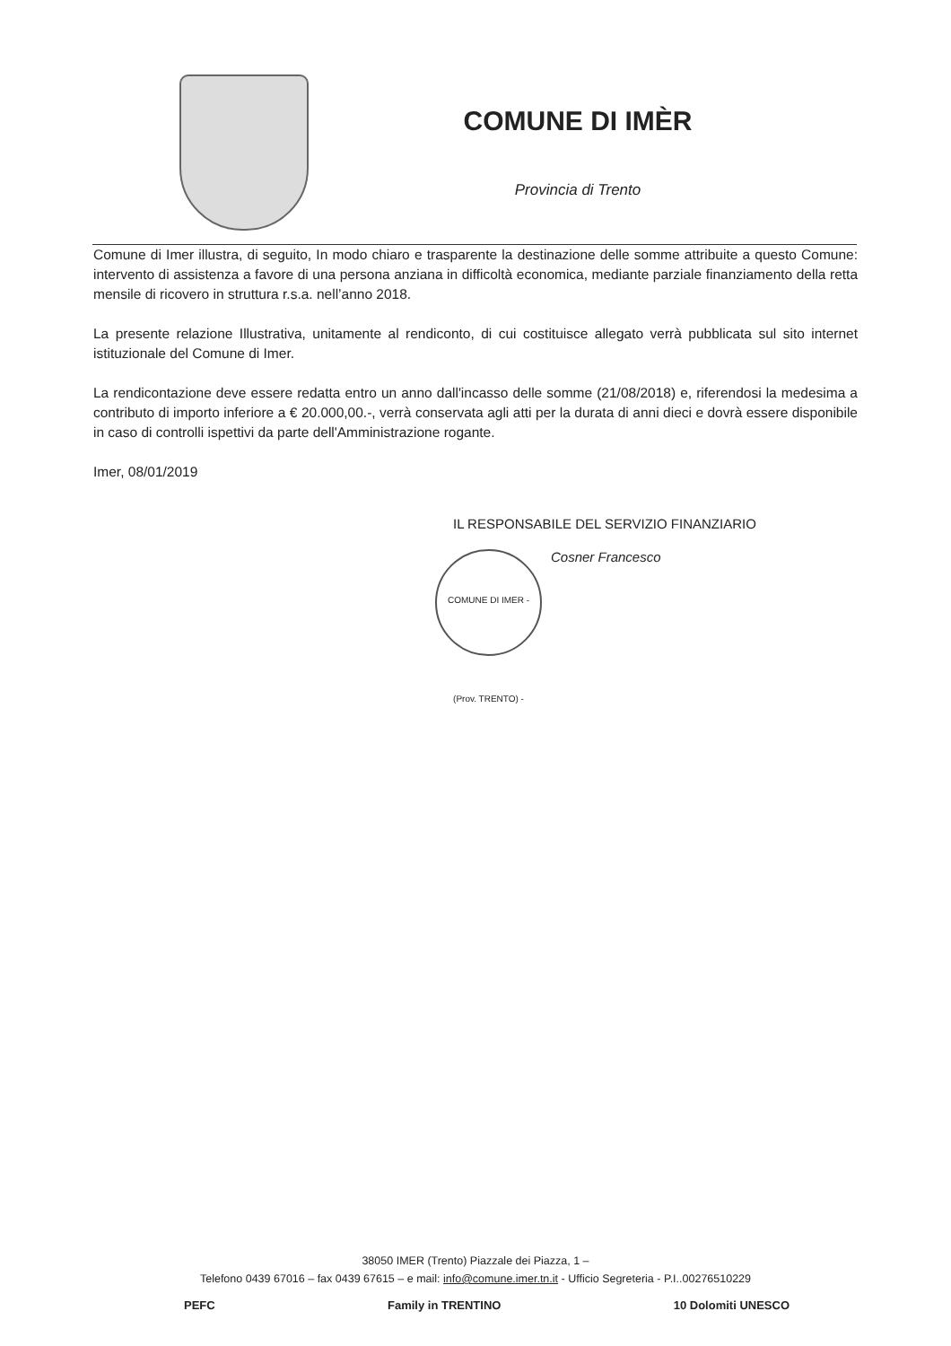COMUNE DI IMÈR
Provincia di Trento
Comune di Imer illustra, di seguito, In modo chiaro e trasparente la destinazione delle somme attribuite a questo Comune: intervento di assistenza a favore di una persona anziana in difficoltà economica, mediante parziale finanziamento della retta mensile di ricovero in struttura r.s.a. nell’anno 2018.
La presente relazione Illustrativa, unitamente al rendiconto, di cui costituisce allegato verrà pubblicata sul sito internet istituzionale del Comune di Imer.
La rendicontazione deve essere redatta entro un anno dall'incasso delle somme (21/08/2018) e, riferendosi la medesima a contributo di importo inferiore a € 20.000,00.-, verrà conservata agli atti per la durata di anni dieci e dovrà essere disponibile in caso di controlli ispettivi da parte dell'Amministrazione rogante.
Imer, 08/01/2019
IL RESPONSABILE DEL SERVIZIO FINANZIARIO
COMUNE DI IMER - (Prov. TRENTO) -
Cosner Francesco
38050 IMER (Trento) Piazzale dei Piazza, 1 –
Telefono 0439 67016 – fax 0439 67615 – e mail: info@comune.imer.tn.it - Ufficio Segreteria - P.I..00276510229
PEFC Family in TRENTINO 10 Dolomiti UNESCO